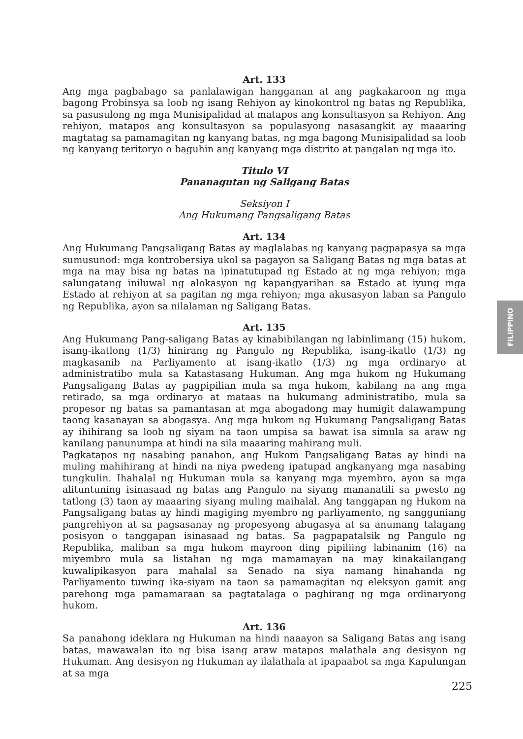Art. 133
Ang mga pagbabago sa panlalawigan hangganan at ang pagkakaroon ng mga bagong Probinsya sa loob ng isang Rehiyon ay kinokontrol ng batas ng Republika, sa pasusulong ng mga Munisipalidad at matapos ang konsultasyon sa Rehiyon. Ang rehiyon, matapos ang konsultasyon sa populasyong nasasangkit ay maaaring magtatag sa pamamagitan ng kanyang batas, ng mga bagong Munisipalidad sa loob ng kanyang teritoryo o baguhin ang kanyang mga distrito at pangalan ng mga ito.
Titulo VI
Pananagutan ng Saligang Batas
Seksiyon I
Ang Hukumang Pangsaligang Batas
Art. 134
Ang Hukumang Pangsaligang Batas ay maglalabas ng kanyang pagpapasya sa mga sumusunod: mga kontrobersiya ukol sa pagayon sa Saligang Batas ng mga batas at mga na may bisa ng batas na ipinatutupad ng Estado at ng mga rehiyon; mga salungatang iniluwal ng alokasyon ng kapangyarihan sa Estado at iyung mga Estado at rehiyon at sa pagitan ng mga rehiyon; mga akusasyon laban sa Pangulo ng Republika, ayon sa nilalaman ng Saligang Batas.
Art. 135
Ang Hukumang Pang-saligang Batas ay kinabibilangan ng labinlimang (15) hukom, isang-ikatlong (1/3) hinirang ng Pangulo ng Republika, isang-ikatlo (1/3) ng magkasanib na Parliyamento at isang-ikatlo (1/3) ng mga ordinaryo at administratibo mula sa Katastasang Hukuman. Ang mga hukom ng Hukumang Pangsaligang Batas ay pagpipilian mula sa mga hukom, kabilang na ang mga retirado, sa mga ordinaryo at mataas na hukumang administratibo, mula sa propesor ng batas sa pamantasan at mga abogadong may humigit dalawampung taong kasanayan sa abogasya. Ang mga hukom ng Hukumang Pangsaligang Batas ay ihihirang sa loob ng siyam na taon umpisa sa bawat isa simula sa araw ng kanilang panunumpa at hindi na sila maaaring mahirang muli.
Pagkatapos ng nasabing panahon, ang Hukom Pangsaligang Batas ay hindi na muling mahihirang at hindi na niya pwedeng ipatupad angkanyang mga nasabing tungkulin. Ihahalal ng Hukuman mula sa kanyang mga myembro, ayon sa mga alituntuning isinasaad ng batas ang Pangulo na siyang mananatili sa pwesto ng tatlong (3) taon ay maaaring siyang muling maihalal. Ang tanggapan ng Hukom na Pangsaligang batas ay hindi magiging myembro ng parliyamento, ng sangguniang pangrehiyon at sa pagsasanay ng propesyong abugasya at sa anumang talagang posisyon o tanggapan isinasaad ng batas. Sa pagpapatalsik ng Pangulo ng Republika, maliban sa mga hukom mayroon ding pipiliing labinanim (16) na miyembro mula sa listahan ng mga mamamayan na may kinakailangang kuwalipikasyon para mahalal sa Senado na siya namang hinahanda ng Parliyamento tuwing ika-siyam na taon sa pamamagitan ng eleksyon gamit ang parehong mga pamamaraan sa pagtatalaga o paghirang ng mga ordinaryong hukom.
Art. 136
Sa panahong ideklara ng Hukuman na hindi naaayon sa Saligang Batas ang isang batas, mawawalan ito ng bisa isang araw matapos malathala ang desisyon ng Hukuman. Ang desisyon ng Hukuman ay ilalathala at ipapaabot sa mga Kapulungan at sa mga
FILIPPINO
225